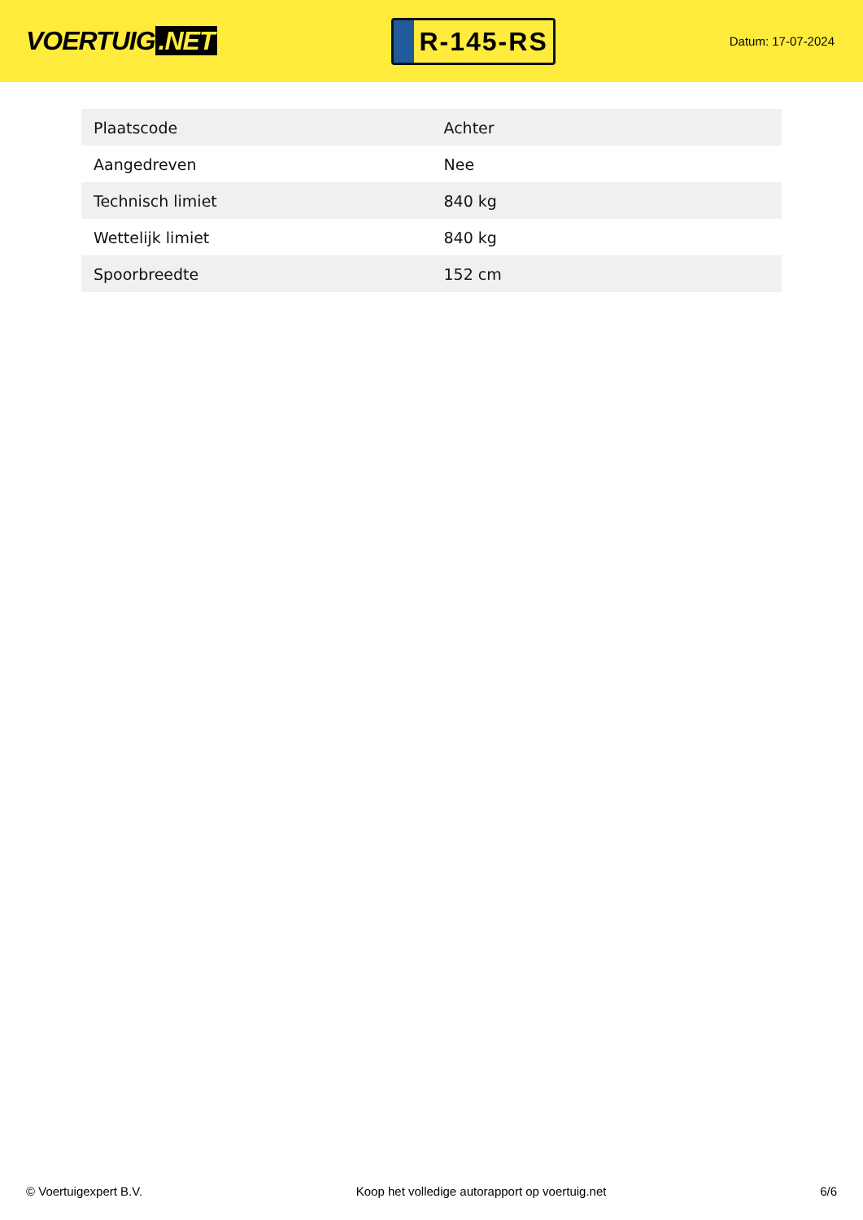VOERTUIG.NET
R-145-RS
Datum: 17-07-2024
| Plaatscode | Achter |
| Aangedreven | Nee |
| Technisch limiet | 840 kg |
| Wettelijk limiet | 840 kg |
| Spoorbreedte | 152 cm |
© Voertuigexpert B.V. Koop het volledige autorapport op voertuig.net 6/6